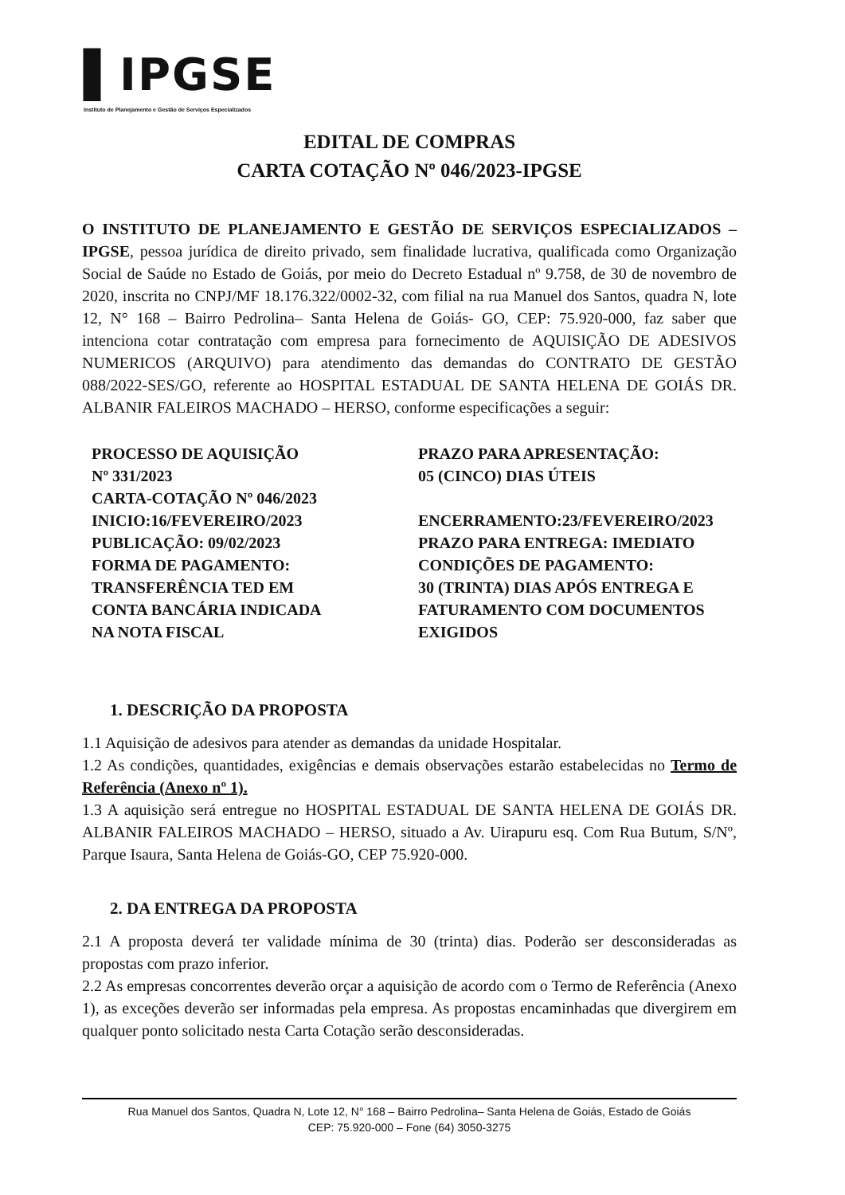▌IPGSE
Instituto de Planejamento e Gestão de Serviços Especializados
EDITAL DE COMPRAS
CARTA COTAÇÃO Nº 046/2023-IPGSE
O INSTITUTO DE PLANEJAMENTO E GESTÃO DE SERVIÇOS ESPECIALIZADOS – IPGSE, pessoa jurídica de direito privado, sem finalidade lucrativa, qualificada como Organização Social de Saúde no Estado de Goiás, por meio do Decreto Estadual nº 9.758, de 30 de novembro de 2020, inscrita no CNPJ/MF 18.176.322/0002-32, com filial na rua Manuel dos Santos, quadra N, lote 12, N° 168 – Bairro Pedrolina– Santa Helena de Goiás- GO, CEP: 75.920-000, faz saber que intenciona cotar contratação com empresa para fornecimento de AQUISIÇÃO DE ADESIVOS NUMERICOS (ARQUIVO) para atendimento das demandas do CONTRATO DE GESTÃO 088/2022-SES/GO, referente ao HOSPITAL ESTADUAL DE SANTA HELENA DE GOIÁS DR. ALBANIR FALEIROS MACHADO – HERSO, conforme especificações a seguir:
PROCESSO DE AQUISIÇÃO
Nº 331/2023
CARTA-COTAÇÃO Nº 046/2023
INICIO:16/FEVEREIRO/2023
PUBLICAÇÃO: 09/02/2023
FORMA DE PAGAMENTO: TRANSFERÊNCIA TED EM CONTA BANCÁRIA INDICADA NA NOTA FISCAL
PRAZO PARA APRESENTAÇÃO:
05 (CINCO) DIAS ÚTEIS
ENCERRAMENTO:23/FEVEREIRO/2023
PRAZO PARA ENTREGA: IMEDIATO
CONDIÇÕES DE PAGAMENTO:
30 (TRINTA) DIAS APÓS ENTREGA E FATURAMENTO COM DOCUMENTOS EXIGIDOS
1. DESCRIÇÃO DA PROPOSTA
1.1 Aquisição de adesivos para atender as demandas da unidade Hospitalar.
1.2 As condições, quantidades, exigências e demais observações estarão estabelecidas no Termo de Referência (Anexo nº 1).
1.3 A aquisição será entregue no HOSPITAL ESTADUAL DE SANTA HELENA DE GOIÁS DR. ALBANIR FALEIROS MACHADO – HERSO, situado a Av. Uirapuru esq. Com Rua Butum, S/Nº, Parque Isaura, Santa Helena de Goiás-GO, CEP 75.920-000.
2. DA ENTREGA DA PROPOSTA
2.1 A proposta deverá ter validade mínima de 30 (trinta) dias. Poderão ser desconsideradas as propostas com prazo inferior.
2.2 As empresas concorrentes deverão orçar a aquisição de acordo com o Termo de Referência (Anexo 1), as exceções deverão ser informadas pela empresa. As propostas encaminhadas que divergirem em qualquer ponto solicitado nesta Carta Cotação serão desconsideradas.
Rua Manuel dos Santos, Quadra N, Lote 12, N° 168 – Bairro Pedrolina– Santa Helena de Goiás, Estado de Goiás
CEP: 75.920-000 – Fone (64) 3050-3275